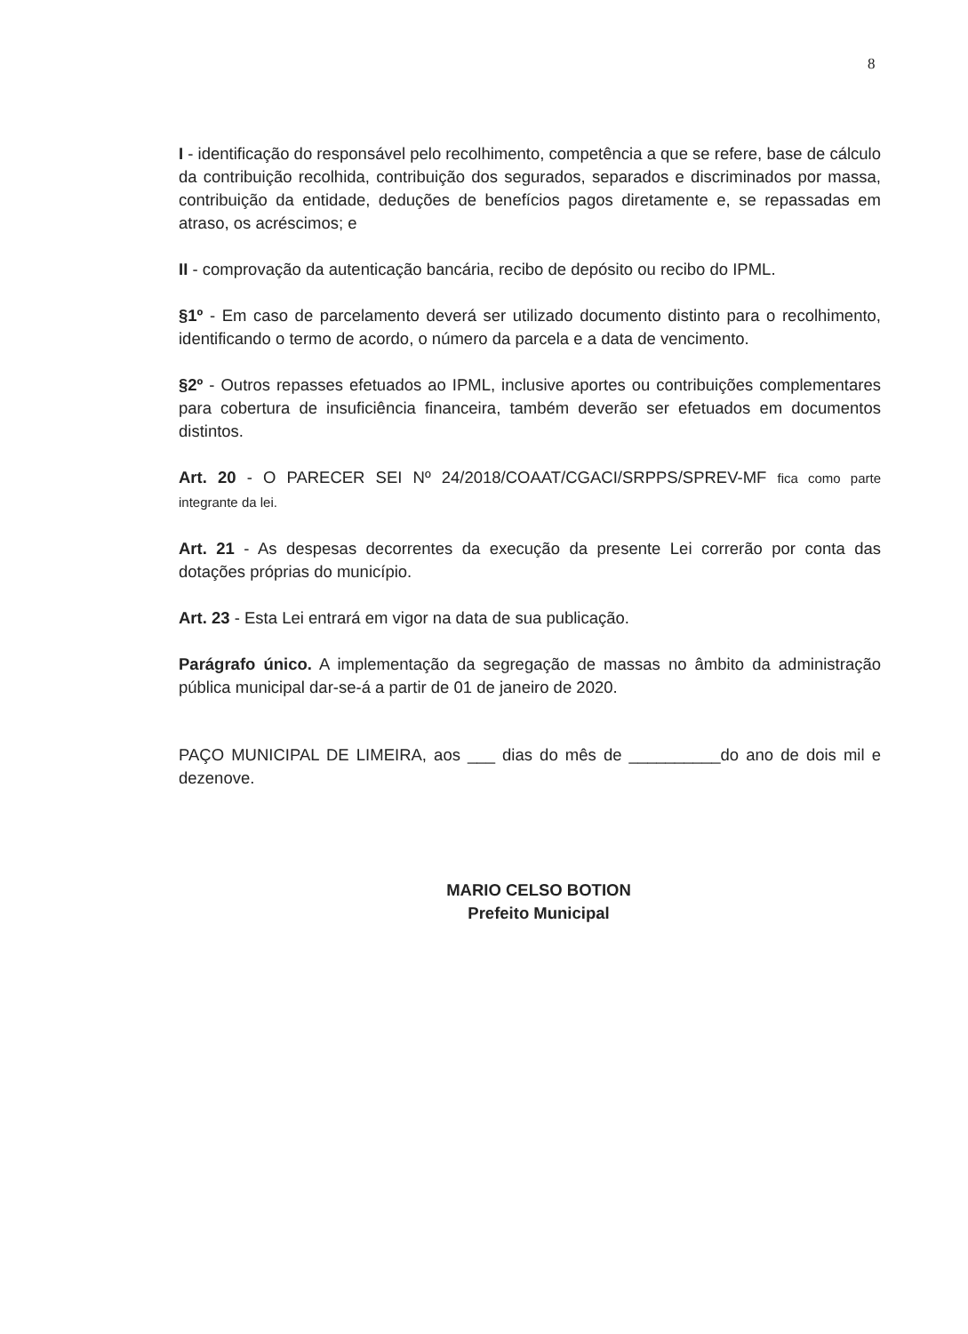8
I - identificação do responsável pelo recolhimento, competência a que se refere, base de cálculo da contribuição recolhida, contribuição dos segurados, separados e discriminados por massa, contribuição da entidade, deduções de benefícios pagos diretamente e, se repassadas em atraso, os acréscimos; e
II - comprovação da autenticação bancária, recibo de depósito ou recibo do IPML.
§1º - Em caso de parcelamento deverá ser utilizado documento distinto para o recolhimento, identificando o termo de acordo, o número da parcela e a data de vencimento.
§2º - Outros repasses efetuados ao IPML, inclusive aportes ou contribuições complementares para cobertura de insuficiência financeira, também deverão ser efetuados em documentos distintos.
Art. 20 - O PARECER SEI Nº 24/2018/COAAT/CGACI/SRPPS/SPREV-MF fica como parte integrante da lei.
Art. 21 - As despesas decorrentes da execução da presente Lei correrão por conta das dotações próprias do município.
Art. 23 - Esta Lei entrará em vigor na data de sua publicação.
Parágrafo único. A implementação da segregação de massas no âmbito da administração pública municipal dar-se-á a partir de 01 de janeiro de 2020.
PAÇO MUNICIPAL DE LIMEIRA, aos ___ dias do mês de __________do ano de dois mil e dezenove.
MARIO CELSO BOTION
Prefeito Municipal